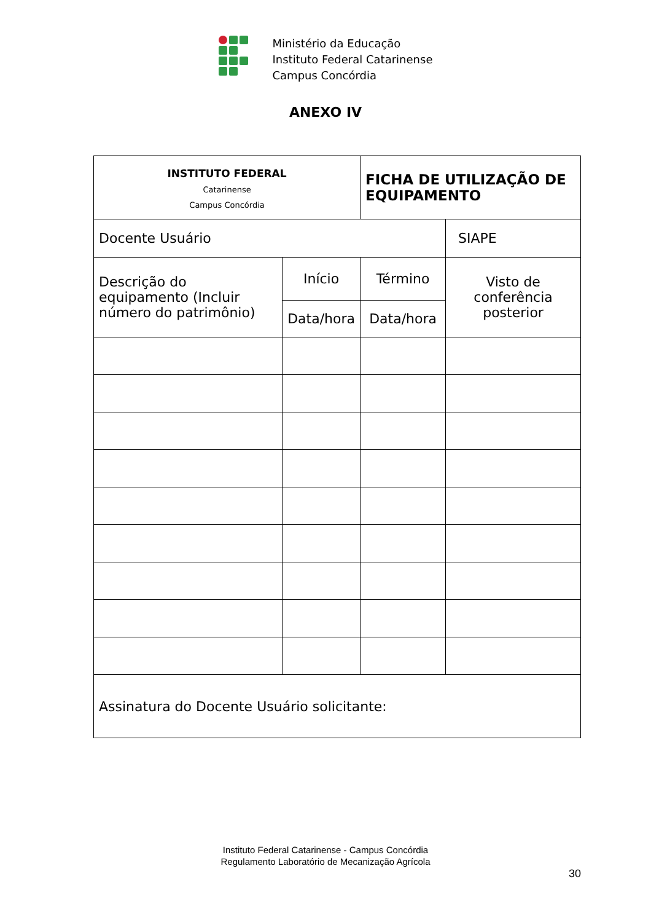Ministério da Educação
Instituto Federal Catarinense
Campus Concórdia
ANEXO IV
| INSTITUTO FEDERAL Catarinense Campus Concórdia | | FICHA DE UTILIZAÇÃO DE EQUIPAMENTO | |
| Docente Usuário | | | SIAPE |
| Descrição do equipamento (Incluir número do patrimônio) | Início | Término | Visto de conferência posterior |
| | Data/hora | Data/hora | |
| Assinatura do Docente Usuário solicitante: | | | |
Instituto Federal Catarinense - Campus Concórdia
Regulamento Laboratório de Mecanização Agrícola
30